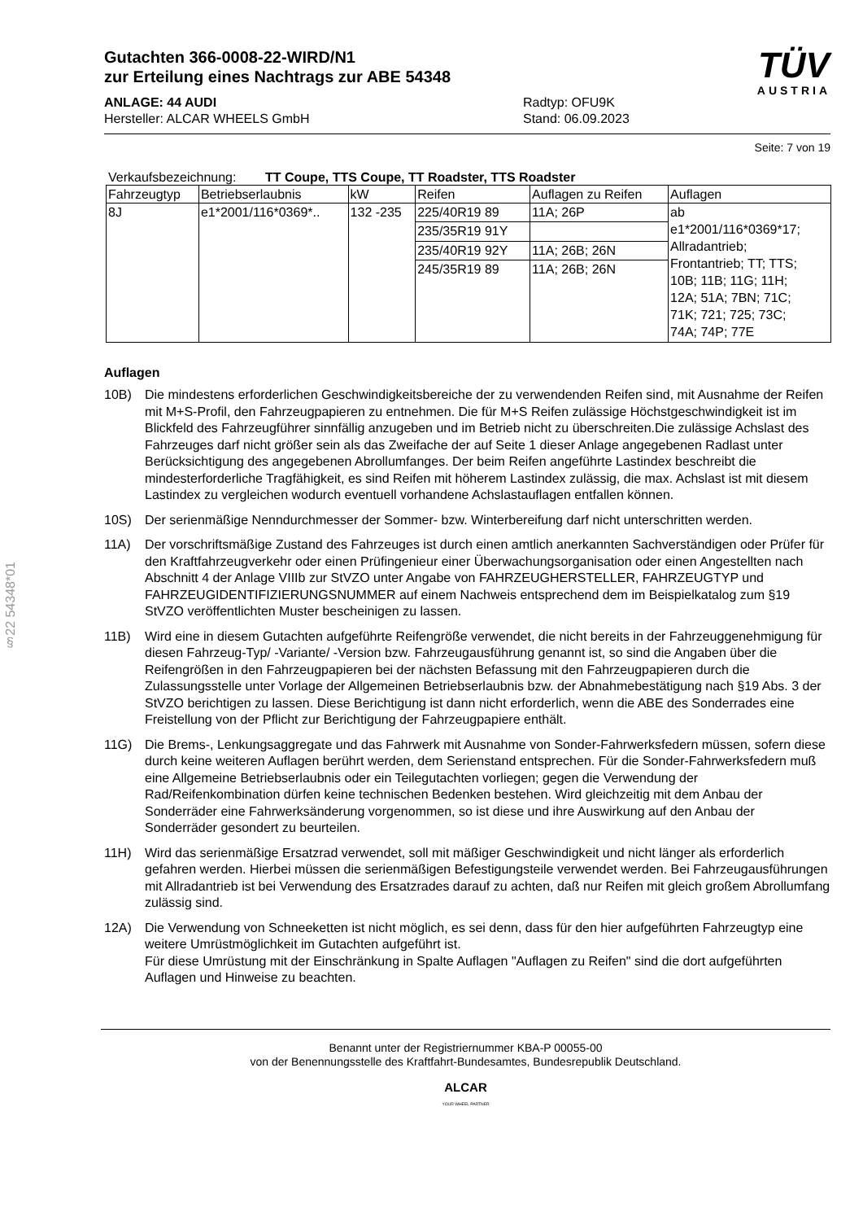§22 54348*01
Gutachten 366-0008-22-WIRD/N1
zur Erteilung eines Nachtrags zur ABE 54348
ANLAGE: 44 AUDI
Hersteller: ALCAR WHEELS GmbH
Radtyp: OFU9K
Stand: 06.09.2023
TÜV
AUSTRIA
Seite: 7 von 19
Verkaufsbezeichnung: TT Coupe, TTS Coupe, TT Roadster, TTS Roadster
| Fahrzeugtyp | Betriebserlaubnis | kW | Reifen | Auflagen zu Reifen | Auflagen |
| --- | --- | --- | --- | --- | --- |
| 8J | e1*2001/116*0369*.. | 132 -235 | 225/40R19 89 | 11A; 26P | ab e1*2001/116*0369*17; Allradantrieb; Frontantrieb; TT; TTS; 10B; 11B; 11G; 11H; 12A; 51A; 7BN; 71C; 71K; 721; 725; 73C; 74A; 74P; 77E |
| | | | 235/35R19 91Y | | |
| | | | 235/40R19 92Y | 11A; 26B; 26N | |
| | | | 245/35R19 89 | 11A; 26B; 26N | |
Auflagen
10B) Die mindestens erforderlichen Geschwindigkeitsbereiche der zu verwendenden Reifen sind, mit Ausnahme der Reifen mit M+S-Profil, den Fahrzeugpapieren zu entnehmen. Die für M+S Reifen zulässige Höchstgeschwindigkeit ist im Blickfeld des Fahrzeugführer sinnfällig anzugeben und im Betrieb nicht zu überschreiten.Die zulässige Achslast des Fahrzeuges darf nicht größer sein als das Zweifache der auf Seite 1 dieser Anlage angegebenen Radlast unter Berücksichtigung des angegebenen Abrollumfanges. Der beim Reifen angeführte Lastindex beschreibt die mindesterforderliche Tragfähigkeit, es sind Reifen mit höherem Lastindex zulässig, die max. Achslast ist mit diesem Lastindex zu vergleichen wodurch eventuell vorhandene Achslastauflagen entfallen können.
10S) Der serienmäßige Nenndurchmesser der Sommer- bzw. Winterbereifung darf nicht unterschritten werden.
11A) Der vorschriftsmäßige Zustand des Fahrzeuges ist durch einen amtlich anerkannten Sachverständigen oder Prüfer für den Kraftfahrzeugverkehr oder einen Prüfingenieur einer Überwachungsorganisation oder einen Angestellten nach Abschnitt 4 der Anlage VIIIb zur StVZO unter Angabe von FAHRZEUGHERSTELLER, FAHRZEUGTYP und FAHRZEUGIDENTIFIZIERUNGSNUMMER auf einem Nachweis entsprechend dem im Beispielkatalog zum §19 StVZO veröffentlichten Muster bescheinigen zu lassen.
11B) Wird eine in diesem Gutachten aufgeführte Reifengröße verwendet, die nicht bereits in der Fahrzeuggenehmigung für diesen Fahrzeug-Typ/ -Variante/ -Version bzw. Fahrzeugausführung genannt ist, so sind die Angaben über die Reifengrößen in den Fahrzeugpapieren bei der nächsten Befassung mit den Fahrzeugpapieren durch die Zulassungsstelle unter Vorlage der Allgemeinen Betriebserlaubnis bzw. der Abnahmebestätigung nach §19 Abs. 3 der StVZO berichtigen zu lassen. Diese Berichtigung ist dann nicht erforderlich, wenn die ABE des Sonderrades eine Freistellung von der Pflicht zur Berichtigung der Fahrzeugpapiere enthält.
11G) Die Brems-, Lenkungsaggregate und das Fahrwerk mit Ausnahme von Sonder-Fahrwerksfedern müssen, sofern diese durch keine weiteren Auflagen berührt werden, dem Serienstand entsprechen. Für die Sonder-Fahrwerksfedern muß eine Allgemeine Betriebserlaubnis oder ein Teilegutachten vorliegen; gegen die Verwendung der Rad/Reifenkombination dürfen keine technischen Bedenken bestehen. Wird gleichzeitig mit dem Anbau der Sonderräder eine Fahrwerksänderung vorgenommen, so ist diese und ihre Auswirkung auf den Anbau der Sonderräder gesondert zu beurteilen.
11H) Wird das serienmäßige Ersatzrad verwendet, soll mit mäßiger Geschwindigkeit und nicht länger als erforderlich gefahren werden. Hierbei müssen die serienmäßigen Befestigungsteile verwendet werden. Bei Fahrzeugausführungen mit Allradantrieb ist bei Verwendung des Ersatzrades darauf zu achten, daß nur Reifen mit gleich großem Abrollumfang zulässig sind.
12A) Die Verwendung von Schneeketten ist nicht möglich, es sei denn, dass für den hier aufgeführten Fahrzeugtyp eine weitere Umrüstmöglichkeit im Gutachten aufgeführt ist.
Für diese Umrüstung mit der Einschränkung in Spalte Auflagen "Auflagen zu Reifen" sind die dort aufgeführten Auflagen und Hinweise zu beachten.
Benannt unter der Registriernummer KBA-P 00055-00
von der Benennungsstelle des Kraftfahrt-Bundesamtes, Bundesrepublik Deutschland.
ALCAR
YOUR WHEEL PARTNER